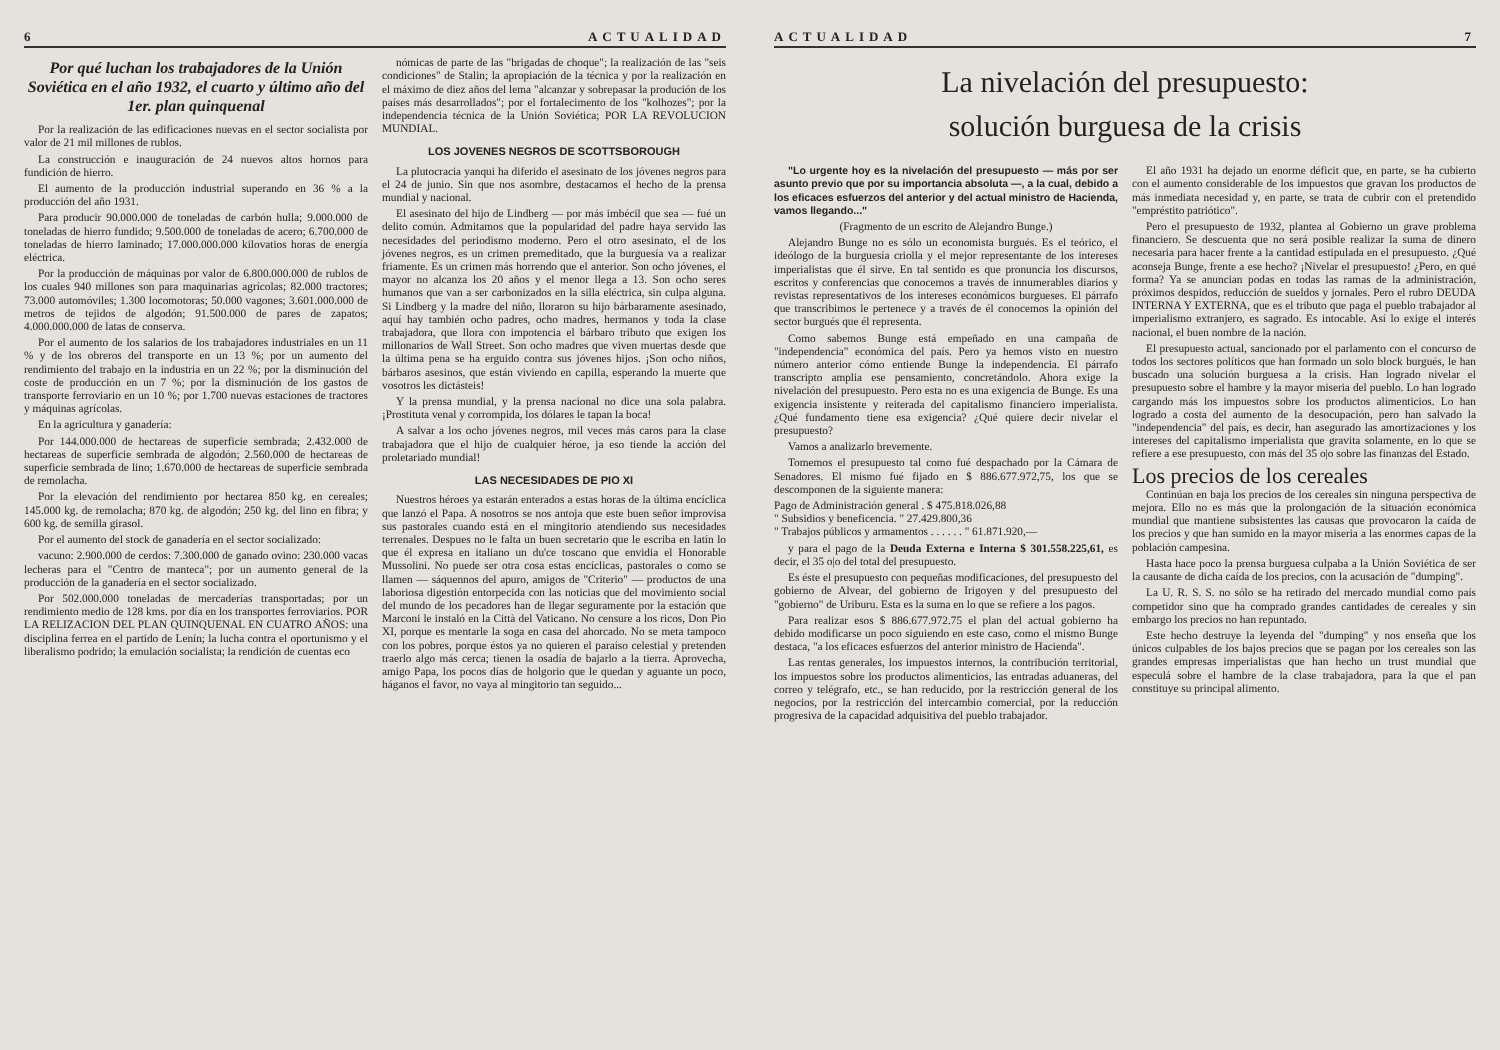6 ACTUALIDAD
Por qué luchan los trabajadores de la Unión Soviética en el año 1932, el cuarto y último año del 1er. plan quinquenal
Por la realización de las edificaciones nuevas en el sector socialista por valor de 21 mil millones de rublos.
La construcción e inauguración de 24 nuevos altos hornos para fundición de hierro.
El aumento de la producción industrial superando en 36 % a la producción del año 1931.
Para producir 90.000.000 de toneladas de carbón hulla; 9.000.000 de toneladas de hierro fundido; 9.500.000 de toneladas de acero; 6.700.000 de toneladas de hierro laminado; 17.000.000.000 kilovatios horas de energía eléctrica.
Por la producción de máquinas por valor de 6.800.000.000 de rublos de los cuales 940 millones son para maquinarias agrícolas; 82.000 tractores; 73.000 automóviles; 1.300 locomotoras; 50.000 vagones; 3.601.000.000 de metros de tejidos de algodón; 91.500.000 de pares de zapatos; 4.000.000.000 de latas de conserva.
Por el aumento de los salarios de los trabajadores industriales en un 11 % y de los obreros del transporte en un 13 %; por un aumento del rendimiento del trabajo en la industria en un 22 %; por la disminución del coste de producción en un 7 %; por la disminución de los gastos de transporte ferroviario en un 10 %; por 1.700 nuevas estaciones de tractores y máquinas agrícolas.
En la agricultura y ganadería:
Por 144.000.000 de hectareas de superficie sembrada; 2.432.000 de hectareas de superficie sembrada de algodón; 2.560.000 de hectareas de superficie sembrada de lino; 1.670.000 de hectareas de superficie sembrada de remolacha.
Por la elevación del rendimiento por hectarea 850 kg. en cereales; 145.000 kg. de remolacha; 870 kg. de algodón; 250 kg. del lino en fibra; y 600 kg. de semilla girasol.
Por el aumento del stock de ganadería en el sector socializado:
vacuno: 2.900.000 de cerdos: 7.300.000 de ganado ovino: 230.000 vacas lecheras para el "Centro de manteca"; por un aumento general de la producción de la ganadería en el sector socializado.
Por 502.000.000 toneladas de mercaderías transportadas; por un rendimiento medio de 128 kms. por día en los transportes ferroviarios. POR LA RELIZACION DEL PLAN QUINQUENAL EN CUATRO AÑOS: una disciplina ferrea en el partido de Lenín; la lucha contra el oportunismo y el liberalismo podrido; la emulación socialista; la rendición de cuentas eco
nómicas de parte de las "brigadas de choque"; la realización de las "seis condiciones" de Stalin; la apropiación de la técnica y por la realización en el máximo de diez años del lema "alcanzar y sobrepasar la produción de los países más desarrollados"; por el fortalecimento de los "kolhozes"; por la independencia técnica de la Unión Soviética; POR LA REVOLUCION MUNDIAL.
LOS JOVENES NEGROS DE SCOTTSBOROUGH
La plutocracia yanqui ha diferido el asesinato de los jóvenes negros para el 24 de junio. Sin que nos asombre, destacamos el hecho de la prensa mundial y nacional.
El asesinato del hijo de Lindberg — por más imbécil que sea — fué un delito común. Admitamos que la popularidad del padre haya servido las necesidades del periodismo moderno. Pero el otro asesinato, el de los jóvenes negros, es un crimen premeditado, que la burguesía va a realizar friamente. Es un crimen más horrendo que el anterior. Son ocho jóvenes, el mayor no alcanza los 20 años y el menor llega a 13. Son ocho seres humanos que van a ser carbonizados en la silla eléctrica, sin culpa alguna. Si Lindberg y la madre del niño, lloraron su hijo bárbaramente asesinado, aquí hay también ocho padres, ocho madres, hermanos y toda la clase trabajadora, que llora con impotencia el bárbaro tributo que exigen los millonarios de Wall Street. Son ocho madres que viven muertas desde que la última pena se ha erguido contra sus jóvenes hijos. ¡Son ocho niños, bárbaros asesinos, que están viviendo en capilla, esperando la muerte que vosotros les dictásteis!
Y la prensa mundial, y la prensa nacional no dice una sola palabra. ¡Prostituta venal y corrompida, los dólares le tapan la boca!
A salvar a los ocho jóvenes negros, mil veces más caros para la clase trabajadora que el hijo de cualquier héroe, ja eso tiende la acción del proletariado mundial!
LAS NECESIDADES DE PIO XI
Nuestros héroes ya estarán enterados a estas horas de la última encíclica que lanzó el Papa. A nosotros se nos antoja que este buen señor improvisa sus pastorales cuando está en el mingitorio atendiendo sus necesidades terrenales. Despues no le falta un buen secretario que le escriba en latín lo que él expresa en italiano un du'ce toscano que envidia el Honorable Mussolini. No puede ser otra cosa estas encíclicas, pastorales o como se llamen — sáquennos del apuro, amigos de "Criterio" — productos de una laboriosa digestión entorpecida con las noticias que del movimiento social del mundo de los pecadores han de llegar seguramente por la estación que Marconi le instaló en la Città del Vaticano. No censure a los ricos, Don Pio XI, porque es mentarle la soga en casa del ahorcado. No se meta tampoco con los pobres, porque éstos ya no quieren el paraíso celestial y pretenden traerlo algo más cerca; tienen la osadía de bajarlo a la tierra. Aprovecha, amigo Papa, los pocos días de holgorio que le quedan y aguante un poco, háganos el favor, no vaya al mingitorio tan seguido...
ACTUALIDAD 7
La nivelación del presupuesto:
solución burguesa de la crisis
"Lo urgente hoy es la nivelación del presupuesto — más por ser asunto previo que por su importancia absoluta —, a la cual, debido a los eficaces esfuerzos del anterior y del actual ministro de Hacienda, vamos llegando..."
(Fragmento de un escrito de Alejandro Bunge.)
Alejandro Bunge no es sólo un economista burgués. Es el teórico, el ideólogo de la burguesía criolla y el mejor representante de los intereses imperialistas que él sirve. En tal sentido es que pronuncia los discursos, escritos y conferencias que conocemos a través de innumerables diarios y revistas representativos de los intereses económicos burgueses. El párrafo que transcribimos le pertenece y a través de él conocemos la opinión del sector burgués que él representa.
Como sabemos Bunge está empeñado en una campaña de "independencia" económica del país. Pero ya hemos visto en nuestro número anterior cómo entiende Bunge la independencia. El párrafo transcripto amplia ese pensamiento, concretándolo. Ahora exige la nivelación del presupuesto. Pero esta no es una exigencia de Bunge. Es una exigencia insistente y reiterada del capitalismo financiero imperialista. ¿Qué fundamento tiene esa exigencia? ¿Qué quiere decir nivelar el presupuesto?
Vamos a analizarlo brevemente.
Tomemos el presupuesto tal como fué despachado por la Cámara de Senadores. El mismo fué fijado en $ 886.677.972,75, los que se descomponen de la siguiente manera:
Pago de Administración general . $ 475.818.026,88
" Subsidios y beneficencia. " 27.429.800,36
" Trabajos públicos y armamentos . . . . . . " 61.871.920,—
y para el pago de la Deuda Externa e Interna $ 301.558.225,61, es decir, el 35 o|o del total del presupuesto.
Es éste el presupuesto con pequeñas modificaciones, del presupuesto del gobierno de Alvear, del gobierno de Irigoyen y del presupuesto del "gobierno" de Uriburu. Esta es la suma en lo que se refiere a los pagos.
Para realizar esos $ 886.677.972.75 el plan del actual gobierno ha debido modificarse un poco siguiendo en este caso, como el mismo Bunge destaca, "a los eficaces esfuerzos del anterior ministro de Hacienda".
Las rentas generales, los impuestos internos, la contribución territorial, los impuestos sobre los productos alimenticios, las entradas aduaneras, del correo y telégrafo, etc., se han reducido, por la restricción general de los negocios, por la restricción del intercambio comercial, por la reducción progresiva de la capacidad adquisitiva del pueblo trabajador.
El año 1931 ha dejado un enorme déficit que, en parte, se ha cubierto con el aumento considerable de los impuestos que gravan los productos de más inmediata necesidad y, en parte, se trata de cubrir con el pretendido "empréstito patriótico".
Pero el presupuesto de 1932, plantea al Gobierno un grave problema financiero. Se descuenta que no será posible realizar la suma de dinero necesaria para hacer frente a la cantidad estipulada en el presupuesto. ¿Qué aconseja Bunge, frente a ese hecho? ¡Nivelar el presupuesto! ¿Pero, en qué forma? Ya se anuncian podas en todas las ramas de la administración, próximos despidos, reducción de sueldos y jornales. Pero el rubro DEUDA INTERNA Y EXTERNA, que es el tributo que paga el pueblo trabajador al imperialismo extranjero, es sagrado. Es intocable. Así lo exige el interés nacional, el buen nombre de la nación.
El presupuesto actual, sancionado por el parlamento con el concurso de todos los sectores políticos que han formado un solo block burgués, le han buscado una solución burguesa a la crisis. Han logrado nivelar el presupuesto sobre el hambre y la mayor miseria del pueblo. Lo han logrado cargando más los impuestos sobre los productos alimenticios. Lo han logrado a costa del aumento de la desocupación, pero han salvado la "independencia" del país, es decir, han asegurado las amortizaciones y los intereses del capitalismo imperialista que gravita solamente, en lo que se refiere a ese presupuesto, con más del 35 o|o sobre las finanzas del Estado.
Los precios de los cereales
Continúan en baja los precios de los cereales sin ninguna perspectiva de mejora. Ello no es más que la prolongación de la situación económica mundial que mantiene subsistentes las causas que provocaron la caída de los precios y que han sumido en la mayor miseria a las enormes capas de la población campesina.
Hasta hace poco la prensa burguesa culpaba a la Unión Soviética de ser la causante de dicha caída de los precios, con la acusación de "dumping".
La U. R. S. S. no sólo se ha retirado del mercado mundial como país competidor sino que ha comprado grandes cantidades de cereales y sin embargo los precios no han repuntado.
Este hecho destruye la leyenda del "dumping" y nos enseña que los únicos culpables de los bajos precios que se pagan por los cereales son las grandes empresas imperialistas que han hecho un trust mundial que especulá sobre el hambre de la clase trabajadora, para la que el pan constituye su principal alimento.